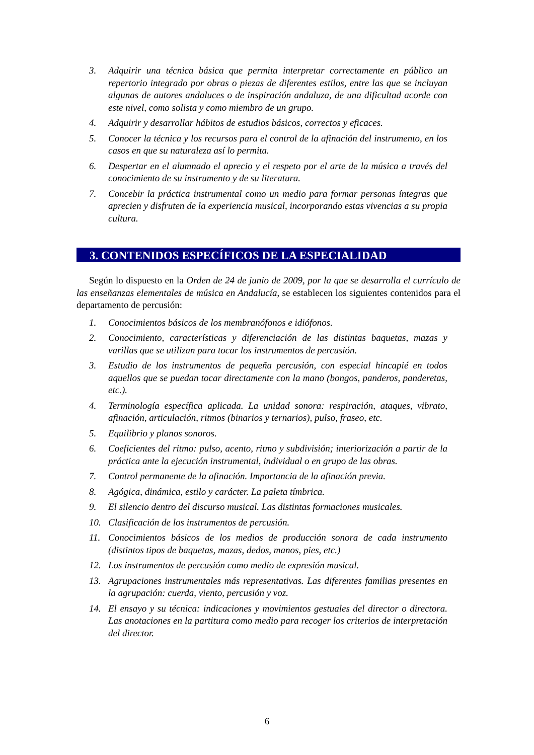3. Adquirir una técnica básica que permita interpretar correctamente en público un repertorio integrado por obras o piezas de diferentes estilos, entre las que se incluyan algunas de autores andaluces o de inspiración andaluza, de una dificultad acorde con este nivel, como solista y como miembro de un grupo.
4. Adquirir y desarrollar hábitos de estudios básicos, correctos y eficaces.
5. Conocer la técnica y los recursos para el control de la afinación del instrumento, en los casos en que su naturaleza así lo permita.
6. Despertar en el alumnado el aprecio y el respeto por el arte de la música a través del conocimiento de su instrumento y de su literatura.
7. Concebir la práctica instrumental como un medio para formar personas íntegras que aprecien y disfruten de la experiencia musical, incorporando estas vivencias a su propia cultura.
3. CONTENIDOS ESPECÍFICOS DE LA ESPECIALIDAD
Según lo dispuesto en la Orden de 24 de junio de 2009, por la que se desarrolla el currículo de las enseñanzas elementales de música en Andalucía, se establecen los siguientes contenidos para el departamento de percusión:
1. Conocimientos básicos de los membranófonos e idiófonos.
2. Conocimiento, características y diferenciación de las distintas baquetas, mazas y varillas que se utilizan para tocar los instrumentos de percusión.
3. Estudio de los instrumentos de pequeña percusión, con especial hincapié en todos aquellos que se puedan tocar directamente con la mano (bongos, panderos, panderetas, etc.).
4. Terminología específica aplicada. La unidad sonora: respiración, ataques, vibrato, afinación, articulación, ritmos (binarios y ternarios), pulso, fraseo, etc.
5. Equilibrio y planos sonoros.
6. Coeficientes del ritmo: pulso, acento, ritmo y subdivisión; interiorización a partir de la práctica ante la ejecución instrumental, individual o en grupo de las obras.
7. Control permanente de la afinación. Importancia de la afinación previa.
8. Agógica, dinámica, estilo y carácter. La paleta tímbrica.
9. El silencio dentro del discurso musical. Las distintas formaciones musicales.
10. Clasificación de los instrumentos de percusión.
11. Conocimientos básicos de los medios de producción sonora de cada instrumento (distintos tipos de baquetas, mazas, dedos, manos, pies, etc.)
12. Los instrumentos de percusión como medio de expresión musical.
13. Agrupaciones instrumentales más representativas. Las diferentes familias presentes en la agrupación: cuerda, viento, percusión y voz.
14. El ensayo y su técnica: indicaciones y movimientos gestuales del director o directora. Las anotaciones en la partitura como medio para recoger los criterios de interpretación del director.
6